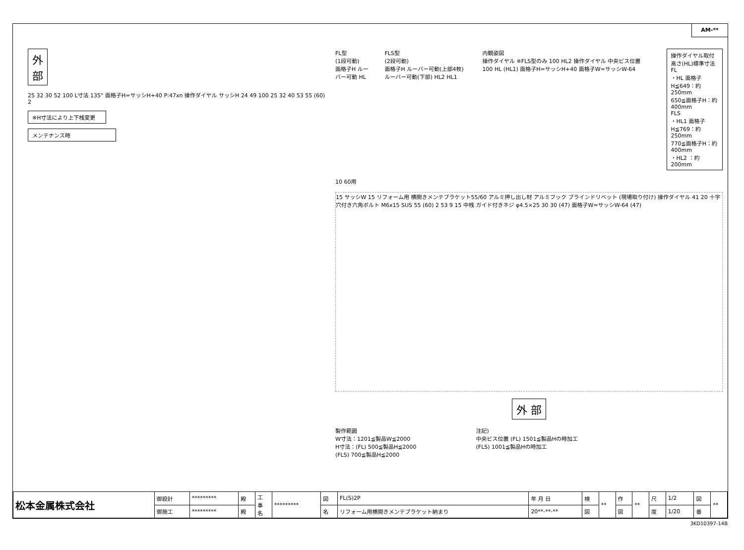AM-**
外
部
25 32 30 52 100 L寸法 135° 面格子H=サッシH+40 P:47xn 操作ダイヤル サッシH 24 49 100 25 32 40 53 55 (60) 2
※H寸法により上下桟変更
メンテナンス時
FL型
(1段可動)
面格子H ルーバー可動 HL
FLS型
(2段可動)
面格子H ルーバー可動(上部4枚) ルーバー可動(下部) HL2 HL1
内観姿図
操作ダイヤル ※FLS型のみ 100 HL2 操作ダイヤル 中央ビス位置 100 HL (HL1) 面格子H=サッシH+40 面格子W=サッシW-64
操作ダイヤル取付高さ(HL)標準寸法
FL
・HL 面格子H≦649：約250mm
650≦面格子H：約400mm
FLS
・HL1 面格子H≦769：約250mm
770≦面格子H：約400mm
・HL2 ：約200mm
10 60用
15 サッシW 15 リフォーム用 横開きメンテブラケット55/60 アルミ押し出し材 アルミフック ブラインドリベット (現場取り付け) 操作ダイヤル 41 20 十字穴付き六角ボルト M6x15 SUS 55 (60) 2 53 9 15 中桟 ガイド付きネジ φ4.5×25 30 30 (47) 面格子W=サッシW-64 (47)
外 部
製作範囲
W寸法：1201≦製品W≦2000
H寸法：(FL) 500≦製品H≦2000
(FLS) 700≦製品H≦2000
注記)
中央ビス位置 (FL) 1501≦製品Hの時加工
(FLS) 1001≦製品Hの時加工
| 松本金属株式会社 | 御設計 | ********* | 殿 | 工 事 名 | ********* | 図 | FL(S)2P | 年 月 日 | 検 | ** | 作 | ** | 尺 | 1/2 | 図 | ** |
| | 御施工 | ********* | 殿 | | | 名 | リフォーム用横開きメンテブラケット納まり | 20**-**-** | 図 | | 図 | | 度 | 1/20 | 番 | |
3KD10397-14B